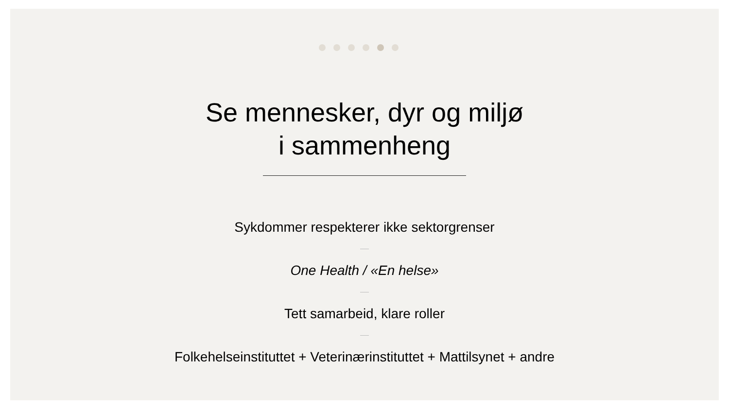Se mennesker, dyr og miljø
i sammenheng
Sykdommer respekterer ikke sektorgrenser
One Health / «En helse»
Tett samarbeid, klare roller
Folkehelseinstituttet + Veterinærinstituttet + Mattilsynet + andre